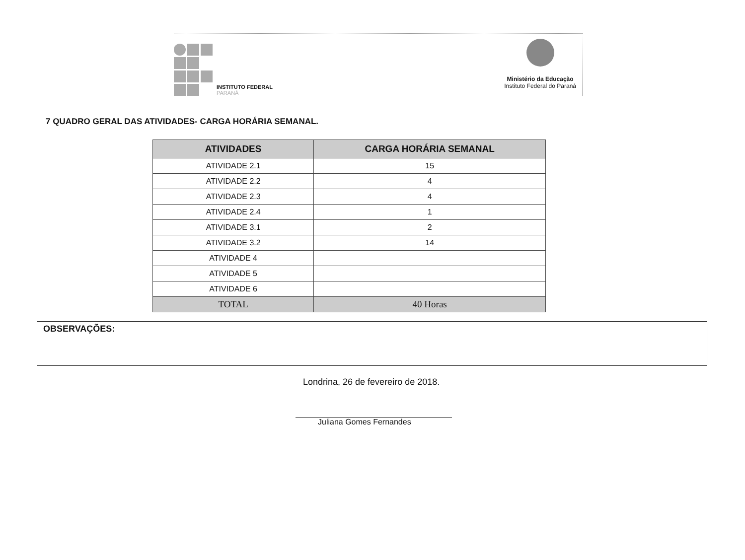INSTITUTO FEDERAL
PARANÁ
Ministério da Educação
Instituto Federal do Paraná
7 QUADRO GERAL DAS ATIVIDADES- CARGA HORÁRIA SEMANAL.
| ATIVIDADES | CARGA HORÁRIA SEMANAL |
| --- | --- |
| ATIVIDADE 2.1 | 15 |
| ATIVIDADE 2.2 | 4 |
| ATIVIDADE 2.3 | 4 |
| ATIVIDADE 2.4 | 1 |
| ATIVIDADE 3.1 | 2 |
| ATIVIDADE 3.2 | 14 |
| ATIVIDADE 4 | |
| ATIVIDADE 5 | |
| ATIVIDADE 6 | |
| TOTAL | 40 Horas |
OBSERVAÇÕES:
Londrina, 26 de fevereiro de 2018.
Juliana Gomes Fernandes